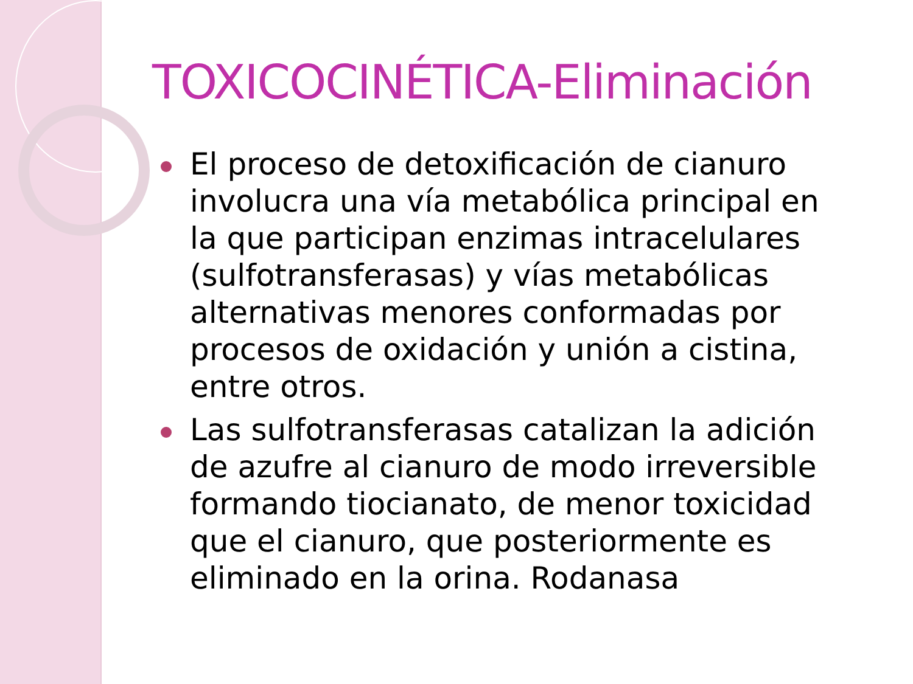TOXICOCINÉTICA-Eliminación
El proceso de detoxificación de cianuro involucra una vía metabólica principal en la que participan enzimas intracelulares (sulfotransferasas) y vías metabólicas alternativas menores conformadas por procesos de oxidación y unión a cistina, entre otros.
Las sulfotransferasas catalizan la adición de azufre al cianuro de modo irreversible formando tiocianato, de menor toxicidad que el cianuro, que posteriormente es eliminado en la orina. Rodanasa